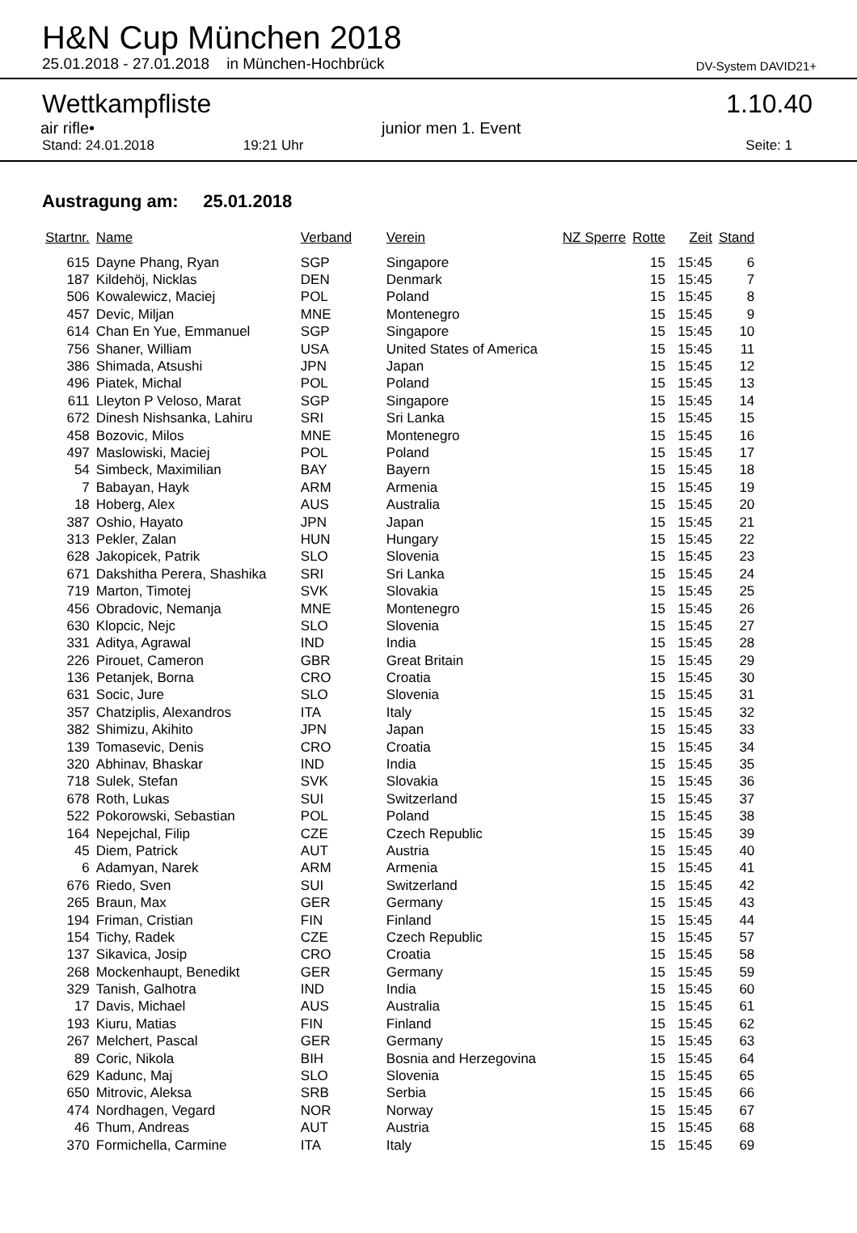H&N Cup München 2018
25.01.2018 - 27.01.2018 in München-Hochbrück DV-System DAVID21+
Wettkampfliste 1.10.40
air rifle• junior men 1. Event
Stand: 24.01.2018 19:21 Uhr Seite: 1
Austragung am: 25.01.2018
| Startnr. | Name | Verband | Verein | NZ Sperre | Rotte | Zeit | Stand |
| --- | --- | --- | --- | --- | --- | --- | --- |
| 615 | Dayne Phang, Ryan | SGP | Singapore | | 15 | 15:45 | 6 |
| 187 | Kildehöj, Nicklas | DEN | Denmark | | 15 | 15:45 | 7 |
| 506 | Kowalewicz, Maciej | POL | Poland | | 15 | 15:45 | 8 |
| 457 | Devic, Miljan | MNE | Montenegro | | 15 | 15:45 | 9 |
| 614 | Chan En Yue, Emmanuel | SGP | Singapore | | 15 | 15:45 | 10 |
| 756 | Shaner, William | USA | United States of America | | 15 | 15:45 | 11 |
| 386 | Shimada, Atsushi | JPN | Japan | | 15 | 15:45 | 12 |
| 496 | Piatek, Michal | POL | Poland | | 15 | 15:45 | 13 |
| 611 | Lleyton P Veloso, Marat | SGP | Singapore | | 15 | 15:45 | 14 |
| 672 | Dinesh Nishsanka, Lahiru | SRI | Sri Lanka | | 15 | 15:45 | 15 |
| 458 | Bozovic, Milos | MNE | Montenegro | | 15 | 15:45 | 16 |
| 497 | Maslowiski, Maciej | POL | Poland | | 15 | 15:45 | 17 |
| 54 | Simbeck, Maximilian | BAY | Bayern | | 15 | 15:45 | 18 |
| 7 | Babayan, Hayk | ARM | Armenia | | 15 | 15:45 | 19 |
| 18 | Hoberg, Alex | AUS | Australia | | 15 | 15:45 | 20 |
| 387 | Oshio, Hayato | JPN | Japan | | 15 | 15:45 | 21 |
| 313 | Pekler, Zalan | HUN | Hungary | | 15 | 15:45 | 22 |
| 628 | Jakopicek, Patrik | SLO | Slovenia | | 15 | 15:45 | 23 |
| 671 | Dakshitha Perera, Shashika | SRI | Sri Lanka | | 15 | 15:45 | 24 |
| 719 | Marton, Timotej | SVK | Slovakia | | 15 | 15:45 | 25 |
| 456 | Obradovic, Nemanja | MNE | Montenegro | | 15 | 15:45 | 26 |
| 630 | Klopcic, Nejc | SLO | Slovenia | | 15 | 15:45 | 27 |
| 331 | Aditya, Agrawal | IND | India | | 15 | 15:45 | 28 |
| 226 | Pirouet, Cameron | GBR | Great Britain | | 15 | 15:45 | 29 |
| 136 | Petanjek, Borna | CRO | Croatia | | 15 | 15:45 | 30 |
| 631 | Socic, Jure | SLO | Slovenia | | 15 | 15:45 | 31 |
| 357 | Chatziplis, Alexandros | ITA | Italy | | 15 | 15:45 | 32 |
| 382 | Shimizu, Akihito | JPN | Japan | | 15 | 15:45 | 33 |
| 139 | Tomasevic, Denis | CRO | Croatia | | 15 | 15:45 | 34 |
| 320 | Abhinav, Bhaskar | IND | India | | 15 | 15:45 | 35 |
| 718 | Sulek, Stefan | SVK | Slovakia | | 15 | 15:45 | 36 |
| 678 | Roth, Lukas | SUI | Switzerland | | 15 | 15:45 | 37 |
| 522 | Pokorowski, Sebastian | POL | Poland | | 15 | 15:45 | 38 |
| 164 | Nepejchal, Filip | CZE | Czech Republic | | 15 | 15:45 | 39 |
| 45 | Diem, Patrick | AUT | Austria | | 15 | 15:45 | 40 |
| 6 | Adamyan, Narek | ARM | Armenia | | 15 | 15:45 | 41 |
| 676 | Riedo, Sven | SUI | Switzerland | | 15 | 15:45 | 42 |
| 265 | Braun, Max | GER | Germany | | 15 | 15:45 | 43 |
| 194 | Friman, Cristian | FIN | Finland | | 15 | 15:45 | 44 |
| 154 | Tichy, Radek | CZE | Czech Republic | | 15 | 15:45 | 57 |
| 137 | Sikavica, Josip | CRO | Croatia | | 15 | 15:45 | 58 |
| 268 | Mockenhaupt, Benedikt | GER | Germany | | 15 | 15:45 | 59 |
| 329 | Tanish, Galhotra | IND | India | | 15 | 15:45 | 60 |
| 17 | Davis, Michael | AUS | Australia | | 15 | 15:45 | 61 |
| 193 | Kiuru, Matias | FIN | Finland | | 15 | 15:45 | 62 |
| 267 | Melchert, Pascal | GER | Germany | | 15 | 15:45 | 63 |
| 89 | Coric, Nikola | BIH | Bosnia and Herzegovina | | 15 | 15:45 | 64 |
| 629 | Kadunc, Maj | SLO | Slovenia | | 15 | 15:45 | 65 |
| 650 | Mitrovic, Aleksa | SRB | Serbia | | 15 | 15:45 | 66 |
| 474 | Nordhagen, Vegard | NOR | Norway | | 15 | 15:45 | 67 |
| 46 | Thum, Andreas | AUT | Austria | | 15 | 15:45 | 68 |
| 370 | Formichella, Carmine | ITA | Italy | | 15 | 15:45 | 69 |